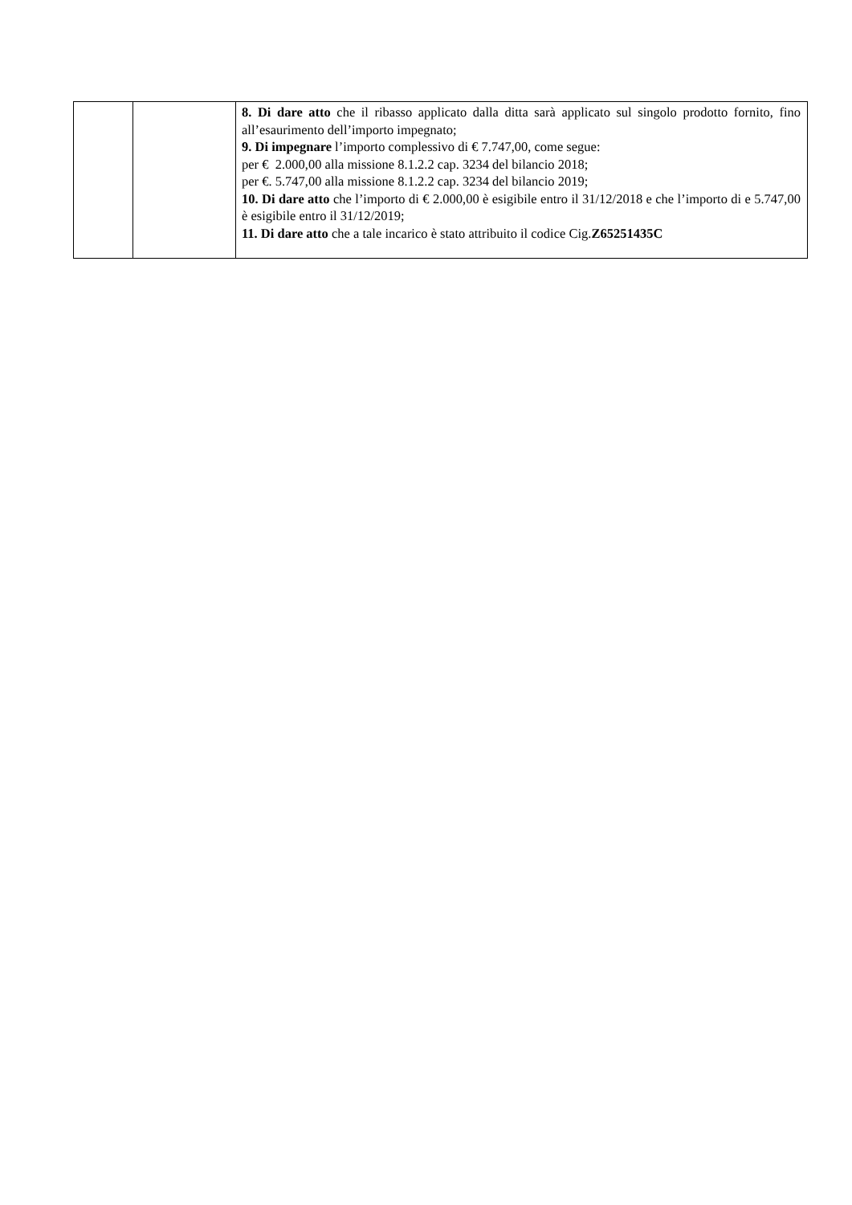| | | 8. Di dare atto che il ribasso applicato dalla ditta sarà applicato sul singolo prodotto fornito, fino all’esaurimento dell’importo impegnato; 9. Di impegnare l’importo complessivo di € 7.747,00, come segue: per € 2.000,00 alla missione 8.1.2.2 cap. 3234 del bilancio 2018; per €. 5.747,00 alla missione 8.1.2.2 cap. 3234 del bilancio 2019; 10. Di dare atto che l’importo di € 2.000,00 è esigibile entro il 31/12/2018 e che l’importo di e 5.747,00 è esigibile entro il 31/12/2019; 11. Di dare atto che a tale incarico è stato attribuito il codice Cig. Z65251435C |